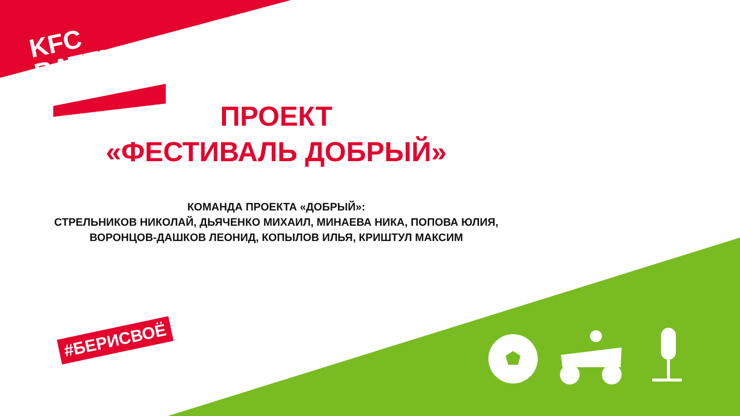KFC
BATTLE
ПРОЕКТ
«ФЕСТИВАЛЬ ДОБРЫЙ»
КОМАНДА ПРОЕКТА «ДОБРЫЙ»:
СТРЕЛЬНИКОВ НИКОЛАЙ, ДЬЯЧЕНКО МИХАИЛ, МИНАЕВА НИКА, ПОПОВА ЮЛИЯ,
ВОРОНЦОВ-ДАШКОВ ЛЕОНИД, КОПЫЛОВ ИЛЬЯ, КРИШТУЛ МАКСИМ
#БЕРИСВОЁ